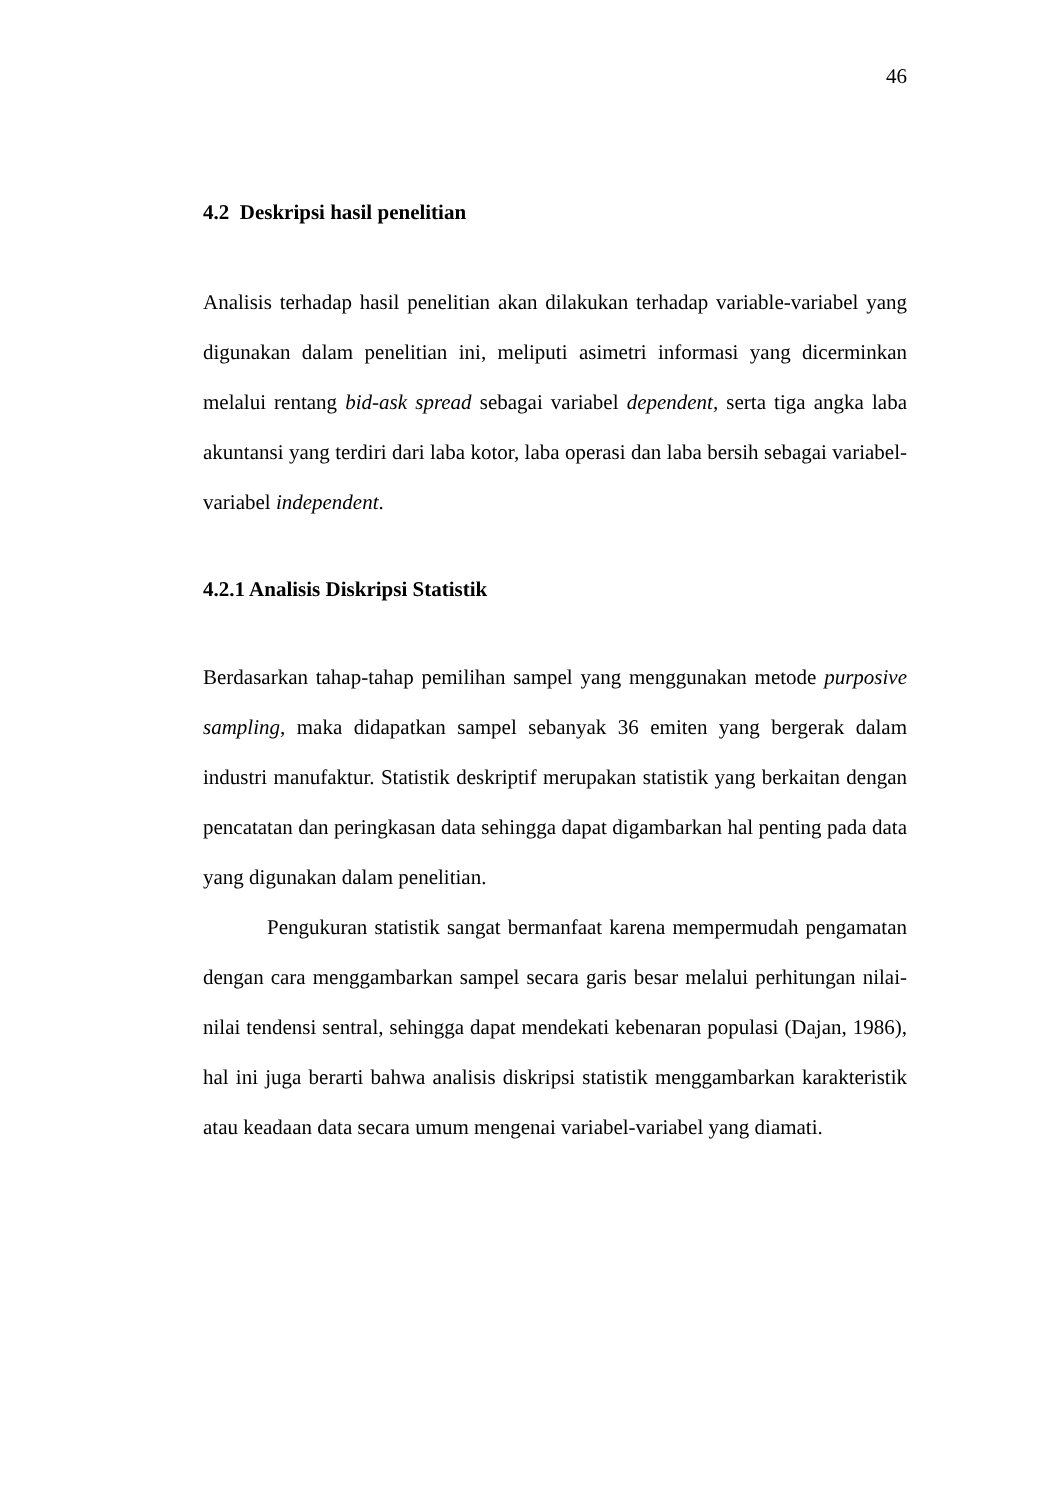46
4.2 Deskripsi hasil penelitian
Analisis terhadap hasil penelitian akan dilakukan terhadap variable-variabel yang digunakan dalam penelitian ini, meliputi asimetri informasi yang dicerminkan melalui rentang bid-ask spread sebagai variabel dependent, serta tiga angka laba akuntansi yang terdiri dari laba kotor, laba operasi dan laba bersih sebagai variabel-variabel independent.
4.2.1 Analisis Diskripsi Statistik
Berdasarkan tahap-tahap pemilihan sampel yang menggunakan metode purposive sampling, maka didapatkan sampel sebanyak 36 emiten yang bergerak dalam industri manufaktur. Statistik deskriptif merupakan statistik yang berkaitan dengan pencatatan dan peringkasan data sehingga dapat digambarkan hal penting pada data yang digunakan dalam penelitian.
Pengukuran statistik sangat bermanfaat karena mempermudah pengamatan dengan cara menggambarkan sampel secara garis besar melalui perhitungan nilai-nilai tendensi sentral, sehingga dapat mendekati kebenaran populasi (Dajan, 1986), hal ini juga berarti bahwa analisis diskripsi statistik menggambarkan karakteristik atau keadaan data secara umum mengenai variabel-variabel yang diamati.